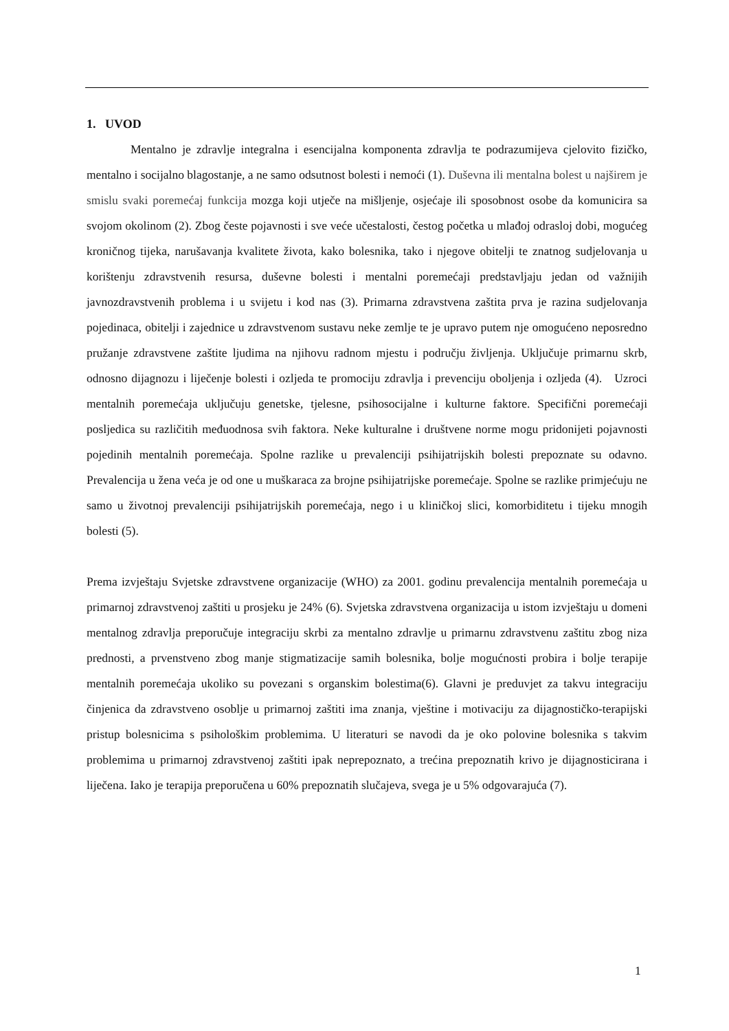1. UVOD
Mentalno je zdravlje integralna i esencijalna komponenta zdravlja te podrazumijeva cjelovito fizičko, mentalno i socijalno blagostanje, a ne samo odsutnost bolesti i nemoći (1). Duševna ili mentalna bolest u najširem je smislu svaki poremećaj funkcija mozga koji utječe na mišljenje, osjećaje ili sposobnost osobe da komunicira sa svojom okolinom (2). Zbog česte pojavnosti i sve veće učestalosti, čestog početka u mlađoj odrasloj dobi, mogućeg kroničnog tijeka, narušavanja kvalitete života, kako bolesnika, tako i njegove obitelji te znatnog sudjelovanja u korištenju zdravstvenih resursa, duševne bolesti i mentalni poremećaji predstavljaju jedan od važnijih javnozdravstvenih problema i u svijetu i kod nas (3). Primarna zdravstvena zaštita prva je razina sudjelovanja pojedinaca, obitelji i zajednice u zdravstvenom sustavu neke zemlje te je upravo putem nje omogućeno neposredno pružanje zdravstvene zaštite ljudima na njihovu radnom mjestu i području življenja. Uključuje primarnu skrb, odnosno dijagnozu i liječenje bolesti i ozljeda te promociju zdravlja i prevenciju oboljenja i ozljeda (4). Uzroci mentalnih poremećaja uključuju genetske, tjelesne, psihosocijalne i kulturne faktore. Specifični poremećaji posljedica su različitih međuodnosa svih faktora. Neke kulturalne i društvene norme mogu pridonijeti pojavnosti pojedinih mentalnih poremećaja. Spolne razlike u prevalenciji psihijatrijskih bolesti prepoznate su odavno. Prevalencija u žena veća je od one u muškaraca za brojne psihijatrijske poremećaje. Spolne se razlike primjećuju ne samo u životnoj prevalenciji psihijatrijskih poremećaja, nego i u kliničkoj slici, komorbiditetu i tijeku mnogih bolesti (5).
Prema izvještaju Svjetske zdravstvene organizacije (WHO) za 2001. godinu prevalencija mentalnih poremećaja u primarnoj zdravstvenoj zaštiti u prosjeku je 24% (6). Svjetska zdravstvena organizacija u istom izvještaju u domeni mentalnog zdravlja preporučuje integraciju skrbi za mentalno zdravlje u primarnu zdravstvenu zaštitu zbog niza prednosti, a prvenstveno zbog manje stigmatizacije samih bolesnika, bolje mogućnosti probira i bolje terapije mentalnih poremećaja ukoliko su povezani s organskim bolestima(6). Glavni je preduvjet za takvu integraciju činjenica da zdravstveno osoblje u primarnoj zaštiti ima znanja, vještine i motivaciju za dijagnostičko-terapijski pristup bolesnicima s psihološkim problemima. U literaturi se navodi da je oko polovine bolesnika s takvim problemima u primarnoj zdravstvenoj zaštiti ipak neprepoznato, a trećina prepoznatih krivo je dijagnosticirana i liječena. Iako je terapija preporučena u 60% prepoznatih slučajeva, svega je u 5% odgovarajuća (7).
1